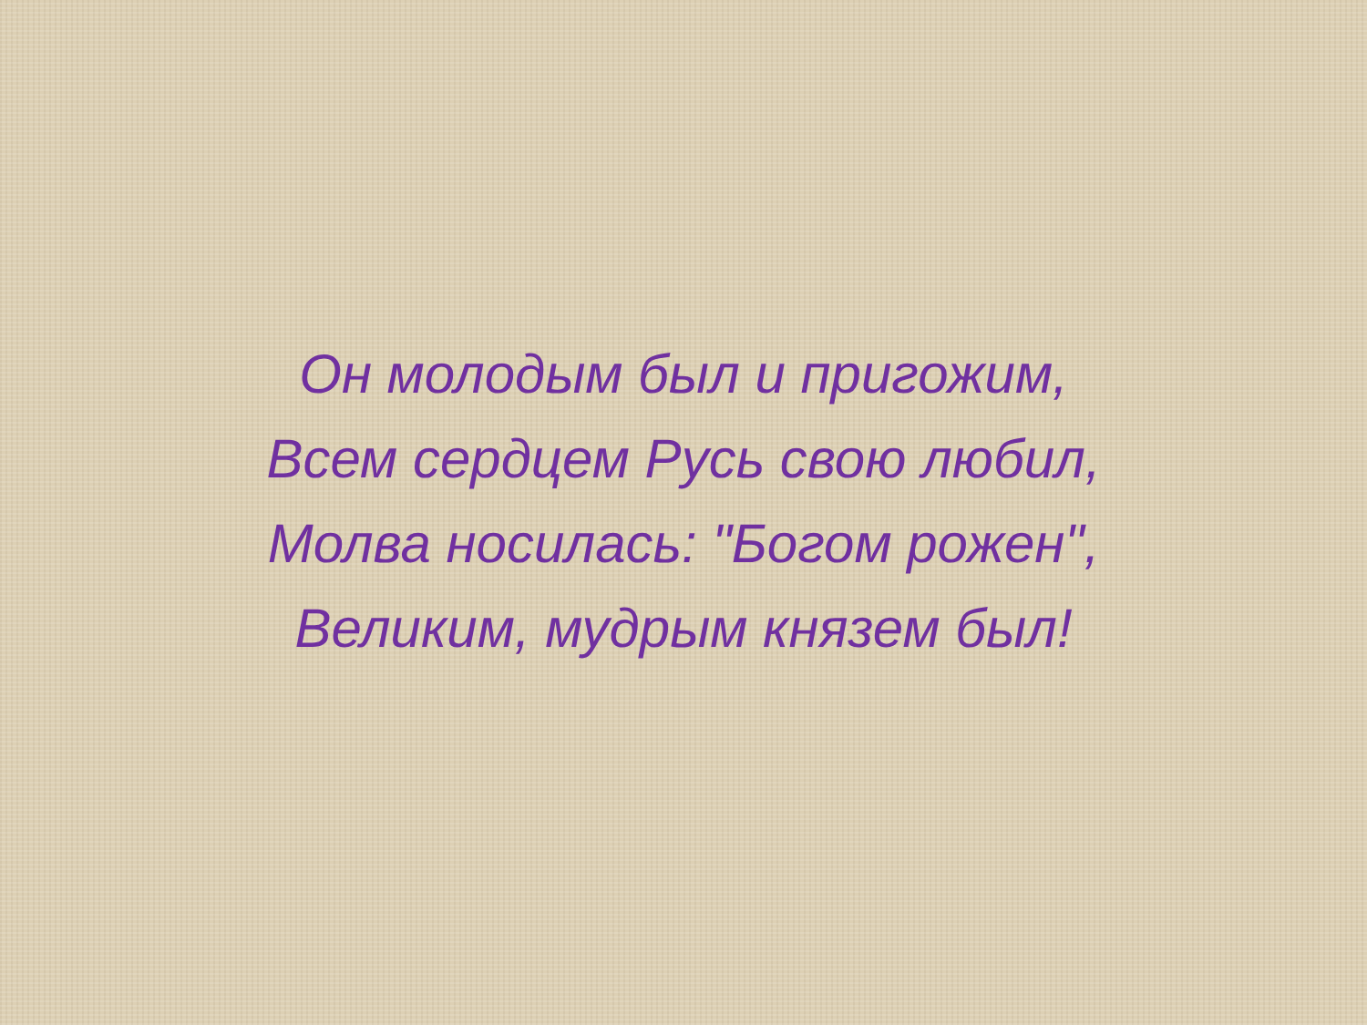Он молодым был и пригожим,
Всем сердцем Русь свою любил,
Молва носилась: "Богом рожен",
Великим, мудрым князем был!